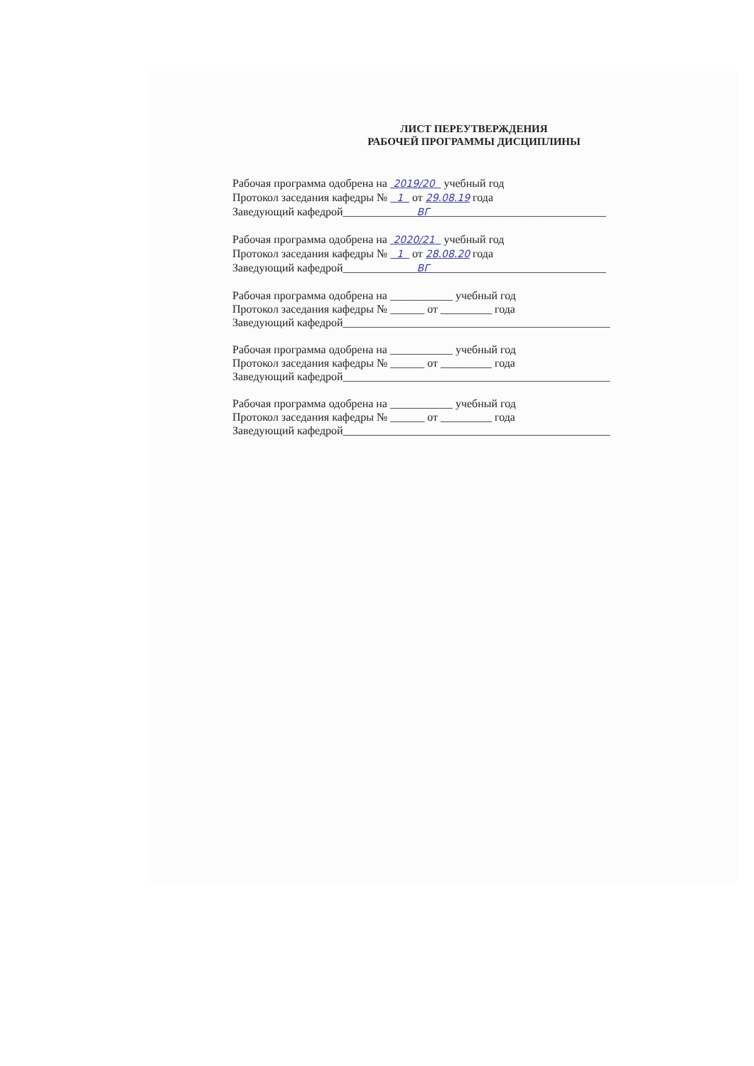ЛИСТ ПЕРЕУТВЕРЖДЕНИЯ
РАБОЧЕЙ ПРОГРАММЫ ДИСЦИПЛИНЫ
Рабочая программа одобрена на 2019/20 учебный год
Протокол заседания кафедры № 1 от 29.08.19 года
Заведующий кафедрой_____________ВГ_______________________________
Рабочая программа одобрена на 2020/21 учебный год
Протокол заседания кафедры № 1 от 28.08.20 года
Заведующий кафедрой_____________ВГ_______________________________
Рабочая программа одобрена на ___________ учебный год
Протокол заседания кафедры № ______ от _________ года
Заведующий кафедрой_______________________________________________
Рабочая программа одобрена на ___________ учебный год
Протокол заседания кафедры № ______ от _________ года
Заведующий кафедрой_______________________________________________
Рабочая программа одобрена на ___________ учебный год
Протокол заседания кафедры № ______ от _________ года
Заведующий кафедрой_______________________________________________